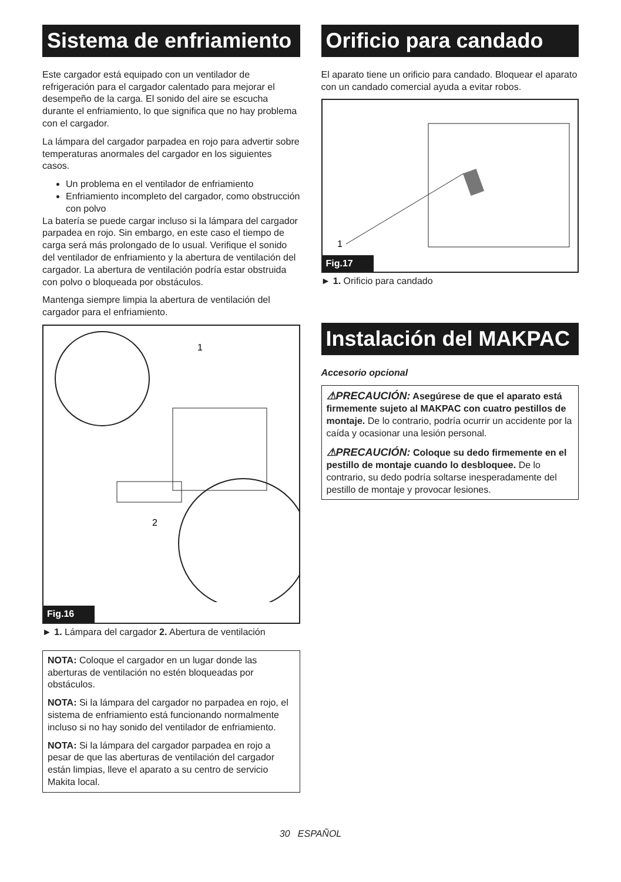Sistema de enfriamiento
Este cargador está equipado con un ventilador de refrigeración para el cargador calentado para mejorar el desempeño de la carga. El sonido del aire se escucha durante el enfriamiento, lo que significa que no hay problema con el cargador.
La lámpara del cargador parpadea en rojo para advertir sobre temperaturas anormales del cargador en los siguientes casos.
Un problema en el ventilador de enfriamiento
Enfriamiento incompleto del cargador, como obstrucción con polvo
La batería se puede cargar incluso si la lámpara del cargador parpadea en rojo. Sin embargo, en este caso el tiempo de carga será más prolongado de lo usual. Verifique el sonido del ventilador de enfriamiento y la abertura de ventilación del cargador. La abertura de ventilación podría estar obstruida con polvo o bloqueada por obstáculos.
Mantenga siempre limpia la abertura de ventilación del cargador para el enfriamiento.
1
2
Fig.16
► 1. Lámpara del cargador 2. Abertura de ventilación
NOTA: Coloque el cargador en un lugar donde las aberturas de ventilación no estén bloqueadas por obstáculos.
NOTA: Si la lámpara del cargador no parpadea en rojo, el sistema de enfriamiento está funcionando normalmente incluso si no hay sonido del ventilador de enfriamiento.
NOTA: Si la lámpara del cargador parpadea en rojo a pesar de que las aberturas de ventilación del cargador están limpias, lleve el aparato a su centro de servicio Makita local.
Orificio para candado
El aparato tiene un orificio para candado. Bloquear el aparato con un candado comercial ayuda a evitar robos.
1
Fig.17
► 1. Orificio para candado
Instalación del MAKPAC
Accesorio opcional
⚠PRECAUCIÓN: Asegúrese de que el aparato está firmemente sujeto al MAKPAC con cuatro pestillos de montaje. De lo contrario, podría ocurrir un accidente por la caída y ocasionar una lesión personal.
⚠PRECAUCIÓN: Coloque su dedo firmemente en el pestillo de montaje cuando lo desbloquee. De lo contrario, su dedo podría soltarse inesperadamente del pestillo de montaje y provocar lesiones.
30 ESPAÑOL